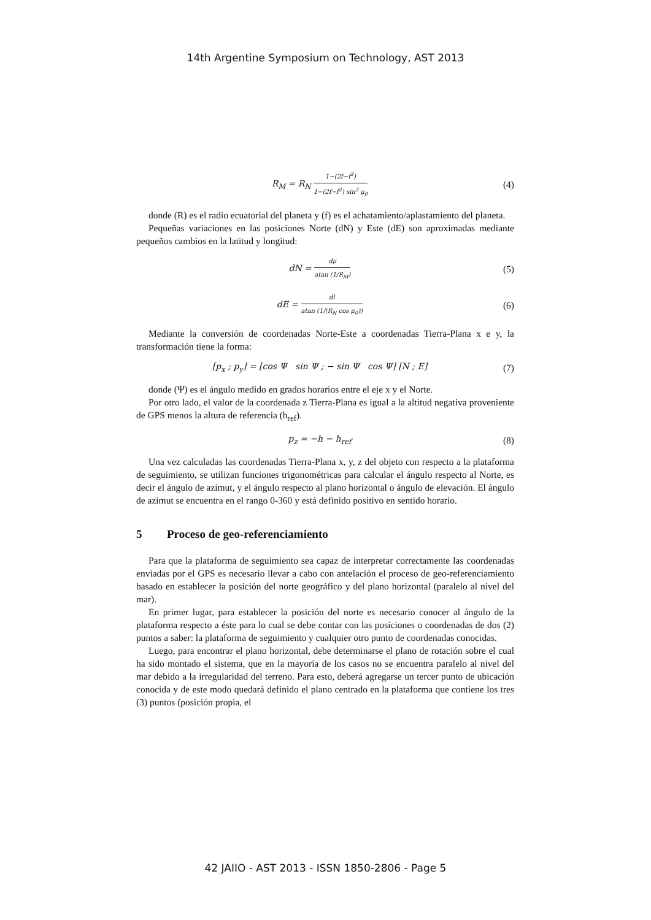14th Argentine Symposium on Technology, AST 2013
R<sub>M</sub> = R<sub>N</sub> 1−(2f−f<sup>2</sup>) 1−(2f−f<sup>2</sup>) sin<sup>2</sup> μ<sub>0</sub>
(4)
donde (R) es el radio ecuatorial del planeta y (f) es el achatamiento/aplastamiento del planeta.
Pequeñas variaciones en las posiciones Norte (dN) y Este (dE) son aproximadas mediante pequeños cambios en la latitud y longitud:
dN = dμ atan (1/R<sub>M</sub>)
(5)
dE = dl atan (1/(R<sub>N</sub> cos μ<sub>0</sub>))
(6)
Mediante la conversión de coordenadas Norte-Este a coordenadas Tierra-Plana x e y, la transformación tiene la forma:
[p<sub>x</sub> ; p<sub>y</sub>] = [cos Ψ sin Ψ ; − sin Ψ cos Ψ] [N ; E]
(7)
donde (Ψ) es el ángulo medido en grados horarios entre el eje x y el Norte.
Por otro lado, el valor de la coordenada z Tierra-Plana es igual a la altitud negativa proveniente de GPS menos la altura de referencia (h<sub>ref</sub>).
p<sub>z</sub> = −h − h<sub>ref</sub> (8)
Una vez calculadas las coordenadas Tierra-Plana x, y, z del objeto con respecto a la plataforma de seguimiento, se utilizan funciones trigonométricas para calcular el ángulo respecto al Norte, es decir el ángulo de azimut, y el ángulo respecto al plano horizontal o ángulo de elevación. El ángulo de azimut se encuentra en el rango 0-360 y está definido positivo en sentido horario.
5 Proceso de geo-referenciamiento
Para que la plataforma de seguimiento sea capaz de interpretar correctamente las coordenadas enviadas por el GPS es necesario llevar a cabo con antelación el proceso de geo-referenciamiento basado en establecer la posición del norte geográfico y del plano horizontal (paralelo al nivel del mar).
En primer lugar, para establecer la posición del norte es necesario conocer al ángulo de la plataforma respecto a éste para lo cual se debe contar con las posiciones o coordenadas de dos (2) puntos a saber: la plataforma de seguimiento y cualquier otro punto de coordenadas conocidas.
Luego, para encontrar el plano horizontal, debe determinarse el plano de rotación sobre el cual ha sido montado el sistema, que en la mayoría de los casos no se encuentra paralelo al nivel del mar debido a la irregularidad del terreno. Para esto, deberá agregarse un tercer punto de ubicación conocida y de este modo quedará definido el plano centrado en la plataforma que contiene los tres (3) puntos (posición propia, el
42 JAIIO - AST 2013 - ISSN 1850-2806 - Page 5